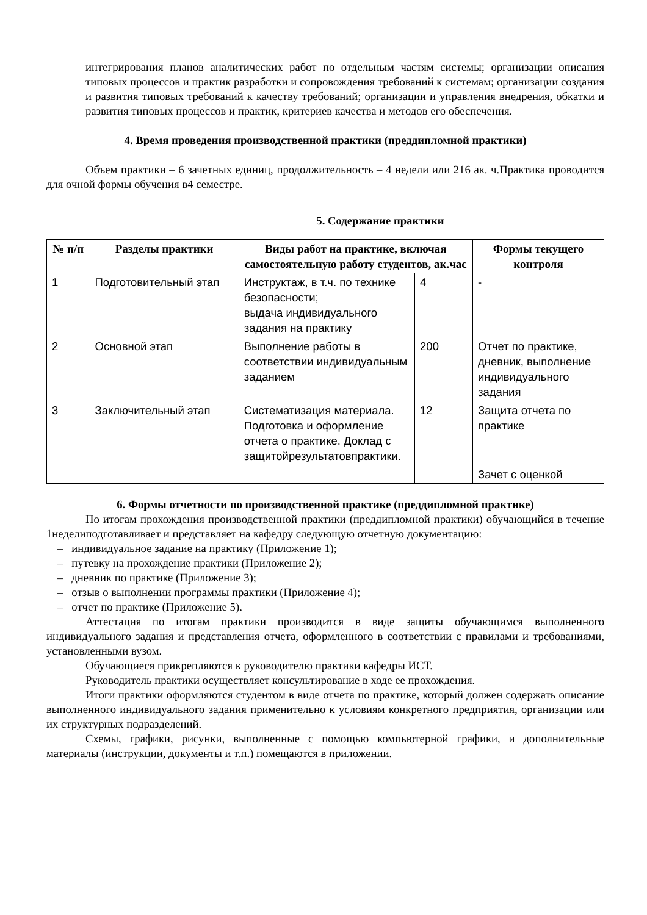интегрирования планов аналитических работ по отдельным частям системы; организации описания типовых процессов и практик разработки и сопровождения требований к системам; организации создания и развития типовых требований к качеству требований; организации и управления внедрения, обкатки и развития типовых процессов и практик, критериев качества и методов его обеспечения.
4. Время проведения производственной практики (преддипломной практики)
Объем практики – 6 зачетных единиц, продолжительность – 4 недели или 216 ак. ч.Практика проводится для очной формы обучения в4 семестре.
5. Содержание практики
| № п/п | Разделы практики | Виды работ на практике, включая самостоятельную работу студентов, ак.час | | Формы текущего контроля |
| --- | --- | --- | --- | --- |
| 1 | Подготовительный этап | Инструктаж, в т.ч. по технике безопасности; выдача индивидуального задания на практику | 4 | - |
| 2 | Основной этап | Выполнение работы в соответствии индивидуальным заданием | 200 | Отчет по практике, дневник, выполнение индивидуального задания |
| 3 | Заключительный этап | Систематизация материала. Подготовка и оформление отчета о практике. Доклад с защитойрезультатовпрактики. | 12 | Защита отчета по практике |
| | | | | Зачет с оценкой |
6. Формы отчетности по производственной практике (преддипломной практике)
По итогам прохождения производственной практики (преддипломной практики) обучающийся в течение 1неделиподготавливает и представляет на кафедру следующую отчетную документацию:
– индивидуальное задание на практику (Приложение 1);
– путевку на прохождение практики (Приложение 2);
– дневник по практике (Приложение 3);
– отзыв о выполнении программы практики (Приложение 4);
– отчет по практике (Приложение 5).
Аттестация по итогам практики производится в виде защиты обучающимся выполненного индивидуального задания и представления отчета, оформленного в соответствии с правилами и требованиями, установленными вузом.
Обучающиеся прикрепляются к руководителю практики кафедры ИСТ.
Руководитель практики осуществляет консультирование в ходе ее прохождения.
Итоги практики оформляются студентом в виде отчета по практике, который должен содержать описание выполненного индивидуального задания применительно к условиям конкретного предприятия, организации или их структурных подразделений.
Схемы, графики, рисунки, выполненные с помощью компьютерной графики, и дополнительные материалы (инструкции, документы и т.п.) помещаются в приложении.